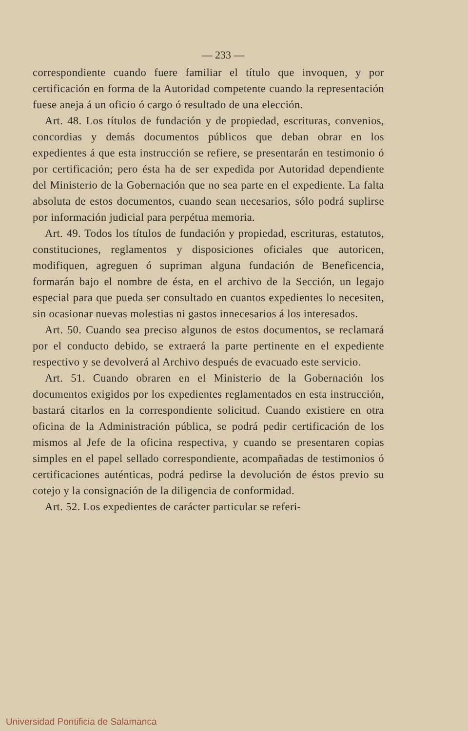— 233 —
correspondiente cuando fuere familiar el título que invoquen, y por certificación en forma de la Autoridad competente cuando la representación fuese aneja á un oficio ó cargo ó resultado de una elección.
Art. 48. Los títulos de fundación y de propiedad, escrituras, convenios, concordias y demás documentos públicos que deban obrar en los expedientes á que esta instrucción se refiere, se presentarán en testimonio ó por certificación; pero ésta ha de ser expedida por Autoridad dependiente del Ministerio de la Gobernación que no sea parte en el expediente. La falta absoluta de estos documentos, cuando sean necesarios, sólo podrá suplirse por información judicial para perpétua memoria.
Art. 49. Todos los títulos de fundación y propiedad, escrituras, estatutos, constituciones, reglamentos y disposiciones oficiales que autoricen, modifiquen, agreguen ó supriman alguna fundación de Beneficencia, formarán bajo el nombre de ésta, en el archivo de la Sección, un legajo especial para que pueda ser consultado en cuantos expedientes lo necesiten, sin ocasionar nuevas molestias ni gastos innecesarios á los interesados.
Art. 50. Cuando sea preciso algunos de estos documentos, se reclamará por el conducto debido, se extraerá la parte pertinente en el expediente respectivo y se devolverá al Archivo después de evacuado este servicio.
Art. 51. Cuando obraren en el Ministerio de la Gobernación los documentos exigidos por los expedientes reglamentados en esta instrucción, bastará citarlos en la correspondiente solicitud. Cuando existiere en otra oficina de la Administración pública, se podrá pedir certificación de los mismos al Jefe de la oficina respectiva, y cuando se presentaren copias simples en el papel sellado correspondiente, acompañadas de testimonios ó certificaciones auténticas, podrá pedirse la devolución de éstos previo su cotejo y la consignación de la diligencia de conformidad.
Art. 52. Los expedientes de carácter particular se referi-
Universidad Pontificia de Salamanca